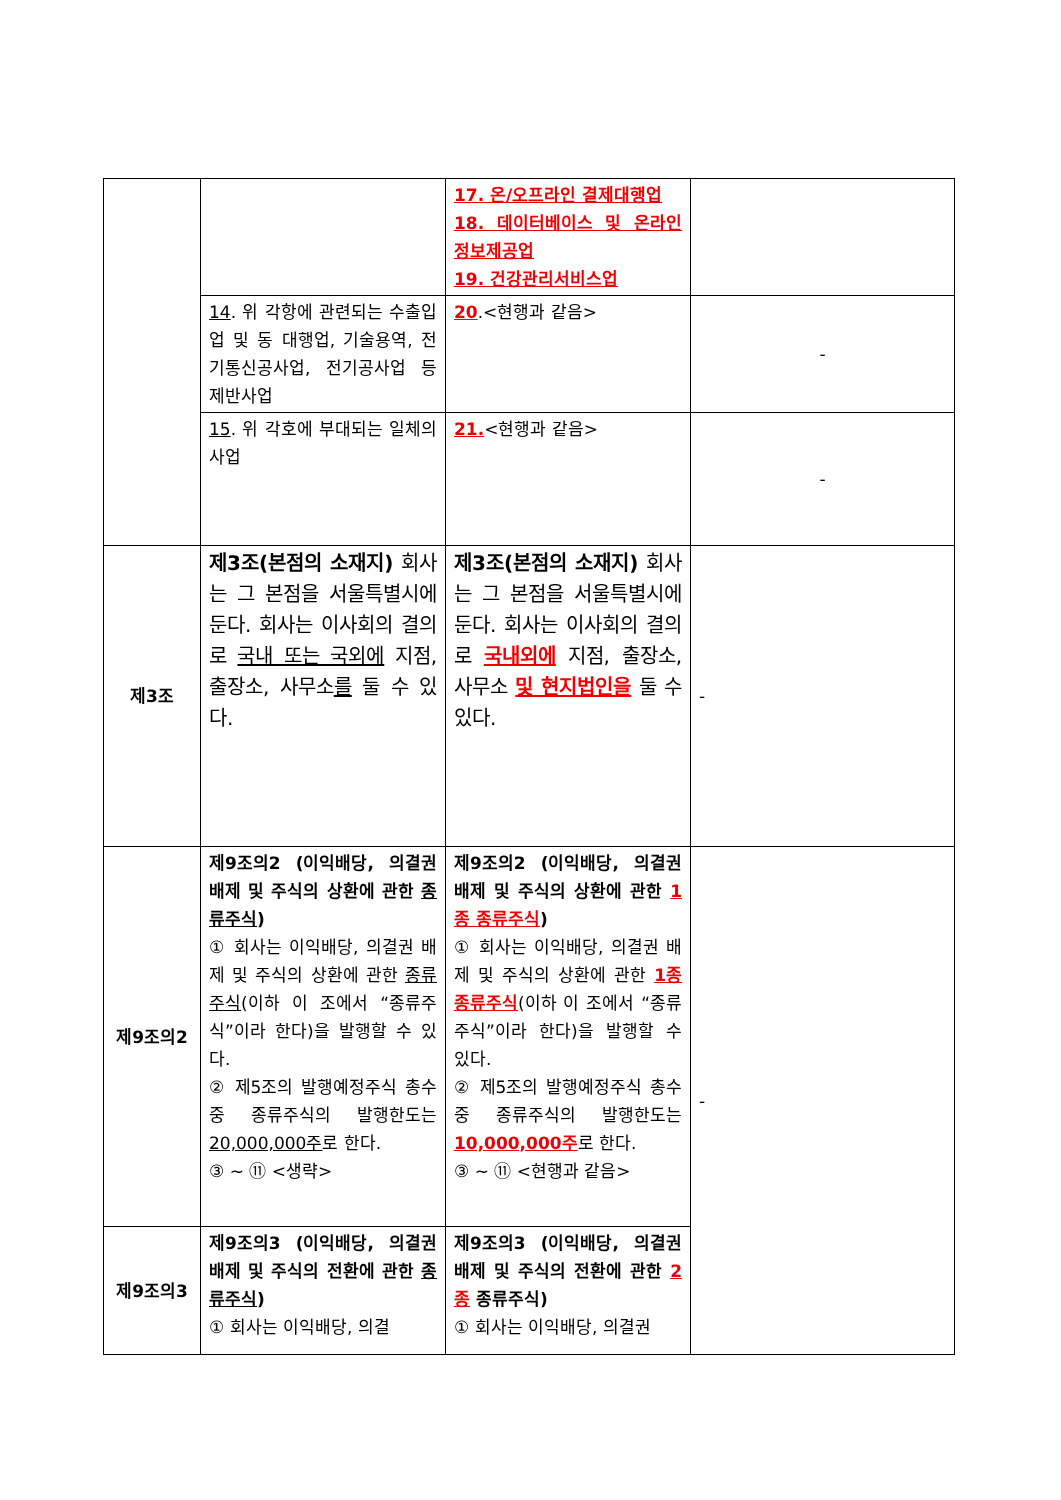| | | 17. 온/오프라인 결제대행업 18. 데이터베이스 및 온라인 정보제공업 19. 건강관리서비스업 | |
| | 14 . 위 각항에 관련되는 수출입업 및 동 대행업, 기술용역, 전기통신공사업, 전기공사업 등 제반사업 | 20 .<현행과 같음> | - |
| | 15 . 위 각호에 부대되는 일체의 사업 | 21. <현행과 같음> | - |
| 제3조 | 제3조(본점의 소재지) 회사는 그 본점을 서울특별시에 둔다. 회사는 이사회의 결의로 국내 또는 국외에 지점, 출장소, 사무소 를 둘 수 있다. | 제3조(본점의 소재지) 회사는 그 본점을 서울특별시에 둔다. 회사는 이사회의 결의로 국내외에 지점, 출장소, 사무소 및 현지법인을 둘 수 있다. | - |
| 제9조의2 | 제9조의2 (이익배당, 의결권 배제 및 주식의 상환에 관한 종류주식 ) ① 회사는 이익배당, 의결권 배제 및 주식의 상환에 관한 종류주식 (이하 이 조에서 “종류주식”이라 한다)을 발행할 수 있다. ② 제5조의 발행예정주식 총수 중 종류주식의 발행한도는 20,000,000주 로 한다. ③ ~ ⑪ <생략> | 제9조의2 (이익배당, 의결권 배제 및 주식의 상환에 관한 1종 종류주식 ) ① 회사는 이익배당, 의결권 배제 및 주식의 상환에 관한 1종 종류주식 (이하 이 조에서 “종류주식”이라 한다)을 발행할 수 있다. ② 제5조의 발행예정주식 총수 중 종류주식의 발행한도는 10,000,000주 로 한다. ③ ~ ⑪ <현행과 같음> | - |
| 제9조의3 | 제9조의3 (이익배당, 의결권 배제 및 주식의 전환에 관한 종류주식 ) ① 회사는 이익배당, 의결 | 제9조의3 (이익배당, 의결권 배제 및 주식의 전환에 관한 2종 종류주식) ① 회사는 이익배당, 의결권 | |